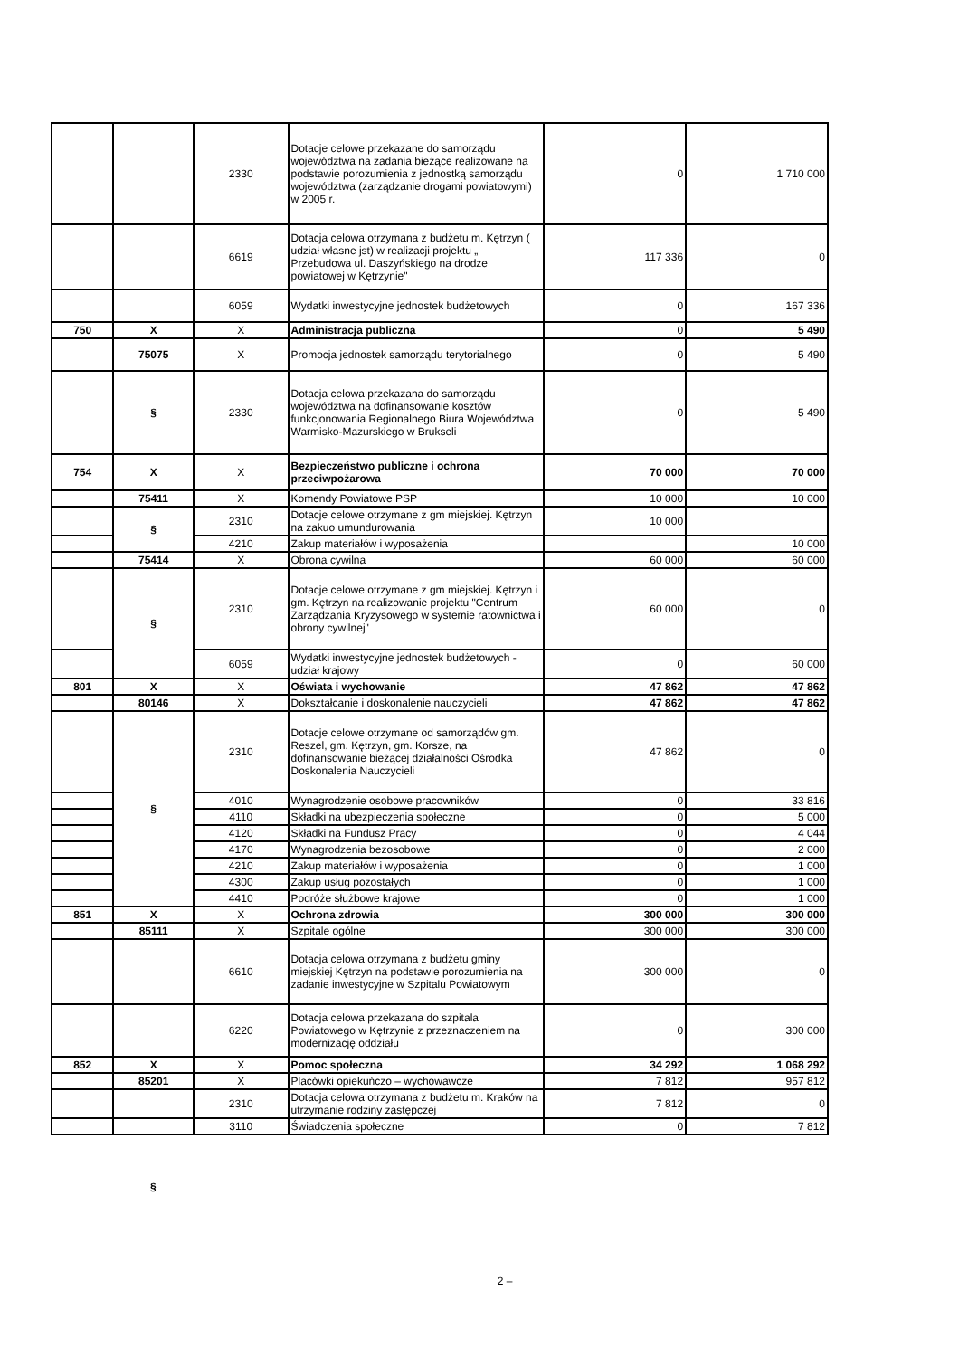| | | 2330 | Dotacje celowe przekazane do samorządu województwa na zadania bieżące realizowane na podstawie porozumienia z jednostką samorządu województwa (zarządzanie drogami powiatowymi) w 2005 r. | 0 | 1 710 000 |
| | | 6619 | Dotacja celowa otrzymana z budżetu m. Kętrzyn ( udział własne jst) w realizacji projektu „ Przebudowa ul. Daszyńskiego na drodze powiatowej w Kętrzynie" | 117 336 | 0 |
| | | 6059 | Wydatki inwestycyjne jednostek budżetowych | 0 | 167 336 |
| 750 | X | X | Administracja publiczna | 0 | 5 490 |
| | 75075 | X | Promocja jednostek samorządu terytorialnego | 0 | 5 490 |
| | § | 2330 | Dotacja celowa przekazana do samorządu województwa na dofinansowanie kosztów funkcjonowania Regionalnego Biura Województwa Warmisko-Mazurskiego w Brukseli | 0 | 5 490 |
| 754 | X | X | Bezpieczeństwo publiczne i ochrona przeciwpożarowa | 70 000 | 70 000 |
| | 75411 | X | Komendy Powiatowe PSP | 10 000 | 10 000 |
| | § | 2310 | Dotacje celowe otrzymane z gm miejskiej. Kętrzyn na zakuo umundurowania | 10 000 | |
| | | 4210 | Zakup materiałów i wyposażenia | | 10 000 |
| | 75414 | X | Obrona cywilna | 60 000 | 60 000 |
| | § | 2310 | Dotacje celowe otrzymane z gm miejskiej. Kętrzyn i gm. Kętrzyn na realizowanie projektu "Centrum Zarządzania Kryzysowego w systemie ratownictwa i obrony cywilnej" | 60 000 | 0 |
| | | 6059 | Wydatki inwestycyjne jednostek budżetowych - udział krajowy | 0 | 60 000 |
| 801 | X | X | Oświata i wychowanie | 47 862 | 47 862 |
| | 80146 | X | Dokształcanie i doskonalenie nauczycieli | 47 862 | 47 862 |
| | § | 2310 | Dotacje celowe otrzymane od samorządów gm. Reszel, gm. Kętrzyn, gm. Korsze, na dofinansowanie bieżącej działalności Ośrodka Doskonalenia Nauczycieli | 47 862 | 0 |
| | | 4010 | Wynagrodzenie osobowe pracowników | 0 | 33 816 |
| | | 4110 | Składki na ubezpieczenia społeczne | 0 | 5 000 |
| | | 4120 | Składki na Fundusz Pracy | 0 | 4 044 |
| | | 4170 | Wynagrodzenia bezosobowe | 0 | 2 000 |
| | | 4210 | Zakup materiałów i wyposażenia | 0 | 1 000 |
| | | 4300 | Zakup usług pozostałych | 0 | 1 000 |
| | | 4410 | Podróże służbowe krajowe | 0 | 1 000 |
| 851 | X | X | Ochrona zdrowia | 300 000 | 300 000 |
| | 85111 | X | Szpitale ogólne | 300 000 | 300 000 |
| | | 6610 | Dotacja celowa otrzymana z budżetu gminy miejskiej Kętrzyn na podstawie porozumienia na zadanie inwestycyjne w Szpitalu Powiatowym | 300 000 | 0 |
| | | 6220 | Dotacja celowa przekazana do szpitala Powiatowego w Kętrzynie z przeznaczeniem na modernizację oddziału | 0 | 300 000 |
| 852 | X | X | Pomoc społeczna | 34 292 | 1 068 292 |
| | 85201 | X | Placówki opiekuńczo – wychowawcze | 7 812 | 957 812 |
| | | 2310 | Dotacja celowa otrzymana z budżetu m. Kraków na utrzymanie rodziny zastępczej | 7 812 | 0 |
| | | 3110 | Świadczenia społeczne | 0 | 7 812 |
§
2 –